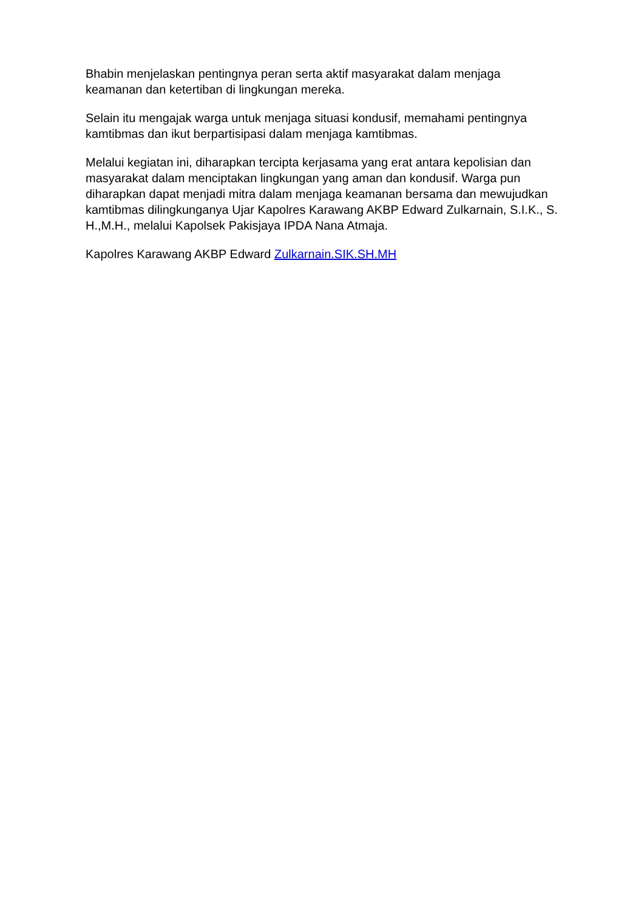Bhabin menjelaskan pentingnya peran serta aktif masyarakat dalam menjaga keamanan dan ketertiban di lingkungan mereka.
Selain itu mengajak warga untuk menjaga situasi kondusif, memahami pentingnya kamtibmas dan ikut berpartisipasi dalam menjaga kamtibmas.
Melalui kegiatan ini, diharapkan tercipta kerjasama yang erat antara kepolisian dan masyarakat dalam menciptakan lingkungan yang aman dan kondusif. Warga pun diharapkan dapat menjadi mitra dalam menjaga keamanan bersama dan mewujudkan kamtibmas dilingkunganya Ujar Kapolres Karawang AKBP Edward Zulkarnain, S.I.K., S. H.,M.H., melalui Kapolsek Pakisjaya IPDA Nana Atmaja.
Kapolres Karawang AKBP Edward Zulkarnain.SIK.SH.MH